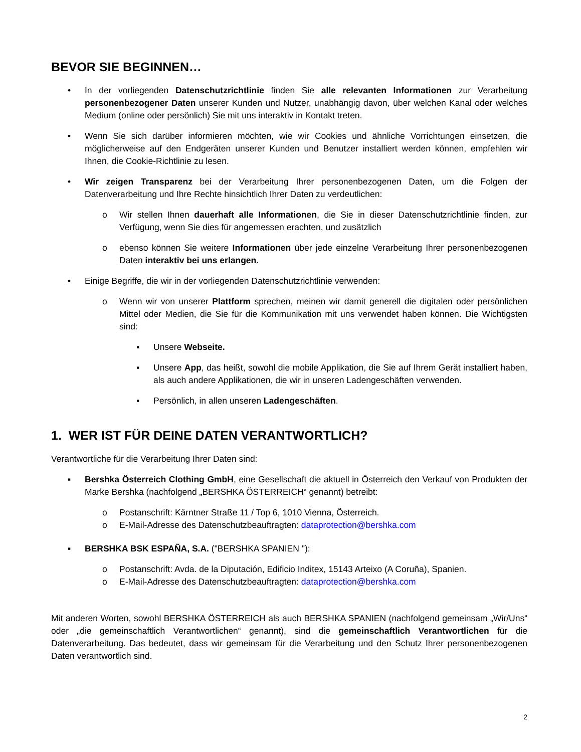BEVOR SIE BEGINNEN…
• In der vorliegenden Datenschutzrichtlinie finden Sie alle relevanten Informationen zur Verarbeitung personenbezogener Daten unserer Kunden und Nutzer, unabhängig davon, über welchen Kanal oder welches Medium (online oder persönlich) Sie mit uns interaktiv in Kontakt treten.
• Wenn Sie sich darüber informieren möchten, wie wir Cookies und ähnliche Vorrichtungen einsetzen, die möglicherweise auf den Endgeräten unserer Kunden und Benutzer installiert werden können, empfehlen wir Ihnen, die Cookie-Richtlinie zu lesen.
• Wir zeigen Transparenz bei der Verarbeitung Ihrer personenbezogenen Daten, um die Folgen der Datenverarbeitung und Ihre Rechte hinsichtlich Ihrer Daten zu verdeutlichen:
o Wir stellen Ihnen dauerhaft alle Informationen, die Sie in dieser Datenschutzrichtlinie finden, zur Verfügung, wenn Sie dies für angemessen erachten, und zusätzlich
o ebenso können Sie weitere Informationen über jede einzelne Verarbeitung Ihrer personenbezogenen Daten interaktiv bei uns erlangen.
• Einige Begriffe, die wir in der vorliegenden Datenschutzrichtlinie verwenden:
o Wenn wir von unserer Plattform sprechen, meinen wir damit generell die digitalen oder persönlichen Mittel oder Medien, die Sie für die Kommunikation mit uns verwendet haben können. Die Wichtigsten sind:
▪ Unsere Webseite.
▪ Unsere App, das heißt, sowohl die mobile Applikation, die Sie auf Ihrem Gerät installiert haben, als auch andere Applikationen, die wir in unseren Ladengeschäften verwenden.
▪ Persönlich, in allen unseren Ladengeschäften.
1. WER IST FÜR DEINE DATEN VERANTWORTLICH?
Verantwortliche für die Verarbeitung Ihrer Daten sind:
▪ Bershka Österreich Clothing GmbH, eine Gesellschaft die aktuell in Österreich den Verkauf von Produkten der Marke Bershka (nachfolgend „BERSHKA ÖSTERREICH“ genannt) betreibt:
o Postanschrift: Kärntner Straße 11 / Top 6, 1010 Vienna, Österreich.
o E-Mail-Adresse des Datenschutzbeauftragten: dataprotection@bershka.com
▪ BERSHKA BSK ESPAÑA, S.A. ("BERSHKA SPANIEN "):
o Postanschrift: Avda. de la Diputación, Edificio Inditex, 15143 Arteixo (A Coruña), Spanien.
o E-Mail-Adresse des Datenschutzbeauftragten: dataprotection@bershka.com
Mit anderen Worten, sowohl BERSHKA ÖSTERREICH als auch BERSHKA SPANIEN (nachfolgend gemeinsam „Wir/Uns“ oder „die gemeinschaftlich Verantwortlichen“ genannt), sind die gemeinschaftlich Verantwortlichen für die Datenverarbeitung. Das bedeutet, dass wir gemeinsam für die Verarbeitung und den Schutz Ihrer personenbezogenen Daten verantwortlich sind.
2